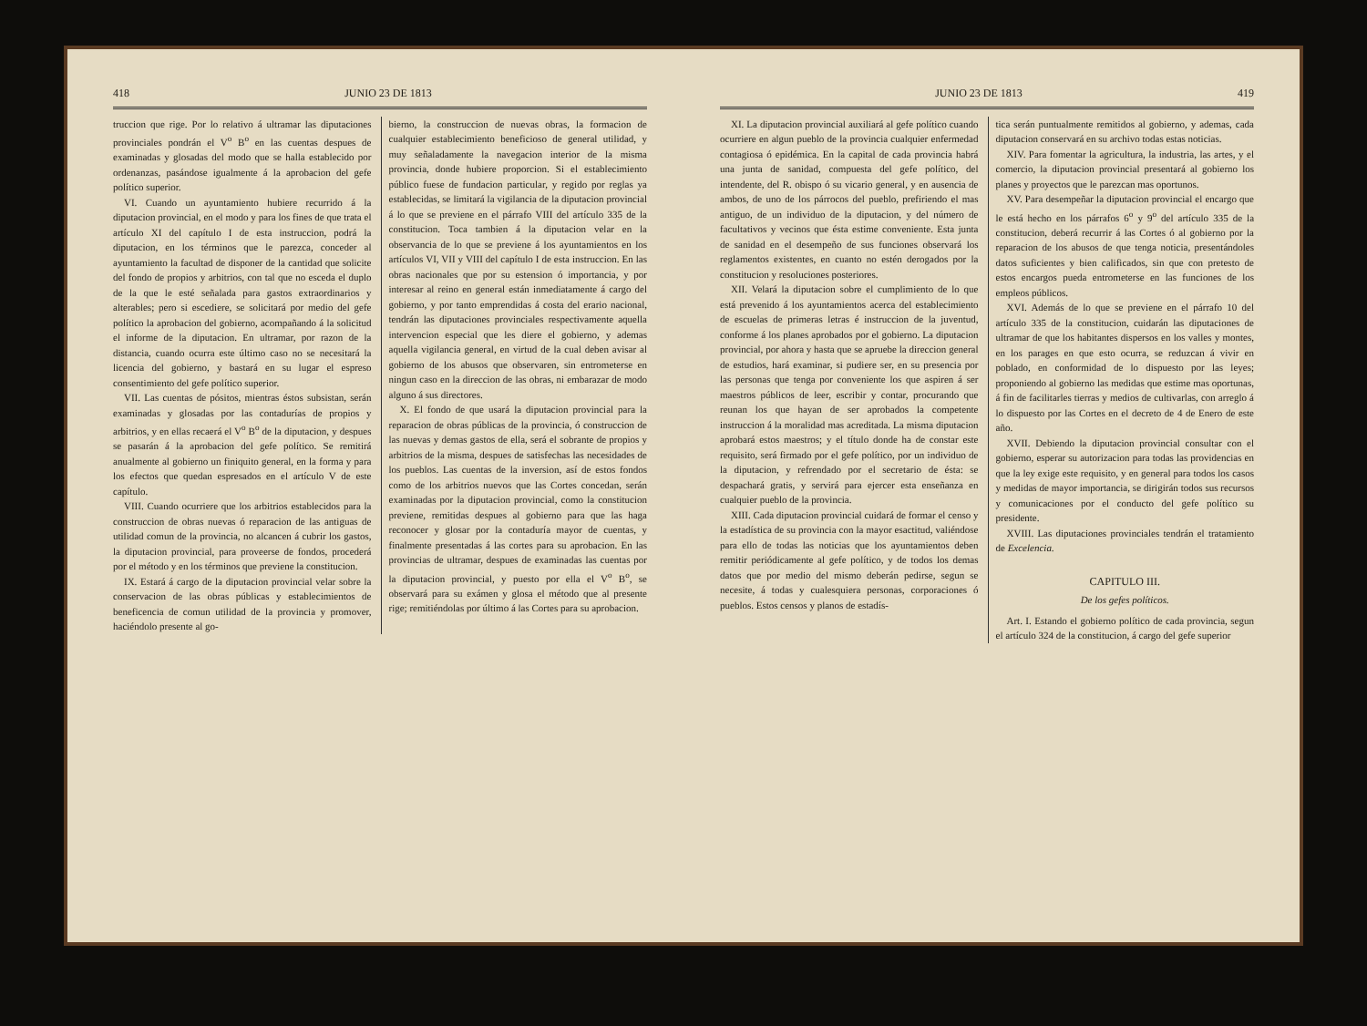418 JUNIO 23 DE 1813
truccion que rige. Por lo relativo á ultramar las diputaciones provinciales pondrán el V<sup>o</sup> B<sup>o</sup> en las cuentas despues de examinadas y glosadas del modo que se halla establecido por ordenanzas, pasándose igualmente á la aprobacion del gefe político superior.
VI. Cuando un ayuntamiento hubiere recurrido á la diputacion provincial, en el modo y para los fines de que trata el artículo XI del capítulo I de esta instruccion, podrá la diputacion, en los términos que le parezca, conceder al ayuntamiento la facultad de disponer de la cantidad que solicite del fondo de propios y arbitrios, con tal que no esceda el duplo de la que le esté señalada para gastos extraordinarios y alterables; pero si escediere, se solicitará por medio del gefe político la aprobacion del gobierno, acompañando á la solicitud el informe de la diputacion. En ultramar, por razon de la distancia, cuando ocurra este último caso no se necesitará la licencia del gobierno, y bastará en su lugar el espreso consentimiento del gefe político superior.
VII. Las cuentas de pósitos, mientras éstos subsistan, serán examinadas y glosadas por las contadurías de propios y arbitrios, y en ellas recaerá el V<sup>o</sup> B<sup>o</sup> de la diputacion, y despues se pasarán á la aprobacion del gefe político. Se remitirá anualmente al gobierno un finiquito general, en la forma y para los efectos que quedan espresados en el artículo V de este capítulo.
VIII. Cuando ocurriere que los arbitrios establecidos para la construccion de obras nuevas ó reparacion de las antiguas de utilidad comun de la provincia, no alcancen á cubrir los gastos, la diputacion provincial, para proveerse de fondos, procederá por el método y en los términos que previene la constitucion.
IX. Estará á cargo de la diputacion provincial velar sobre la conservacion de las obras públicas y establecimientos de beneficencia de comun utilidad de la provincia y promover, haciéndolo presente al go-
bierno, la construccion de nuevas obras, la formacion de cualquier establecimiento beneficioso de general utilidad, y muy señaladamente la navegacion interior de la misma provincia, donde hubiere proporcion. Si el establecimiento público fuese de fundacion particular, y regido por reglas ya establecidas, se limitará la vigilancia de la diputacion provincial á lo que se previene en el párrafo VIII del artículo 335 de la constitucion. Toca tambien á la diputacion velar en la observancia de lo que se previene á los ayuntamientos en los artículos VI, VII y VIII del capítulo I de esta instruccion. En las obras nacionales que por su estension ó importancia, y por interesar al reino en general están inmediatamente á cargo del gobierno, y por tanto emprendidas á costa del erario nacional, tendrán las diputaciones provinciales respectivamente aquella intervencion especial que les diere el gobierno, y ademas aquella vigilancia general, en virtud de la cual deben avisar al gobierno de los abusos que observaren, sin entrometerse en ningun caso en la direccion de las obras, ni embarazar de modo alguno á sus directores.
X. El fondo de que usará la diputacion provincial para la reparacion de obras públicas de la provincia, ó construccion de las nuevas y demas gastos de ella, será el sobrante de propios y arbitrios de la misma, despues de satisfechas las necesidades de los pueblos. Las cuentas de la inversion, así de estos fondos como de los arbitrios nuevos que las Cortes concedan, serán examinadas por la diputacion provincial, como la constitucion previene, remitidas despues al gobierno para que las haga reconocer y glosar por la contaduría mayor de cuentas, y finalmente presentadas á las cortes para su aprobacion. En las provincias de ultramar, despues de examinadas las cuentas por la diputacion provincial, y puesto por ella el V<sup>o</sup> B<sup>o</sup>, se observará para su exámen y glosa el método que al presente rige; remitiéndolas por último á las Cortes para su aprobacion.
JUNIO 23 DE 1813 419
XI. La diputacion provincial auxiliará al gefe político cuando ocurriere en algun pueblo de la provincia cualquier enfermedad contagiosa ó epidémica. En la capital de cada provincia habrá una junta de sanidad, compuesta del gefe político, del intendente, del R. obispo ó su vicario general, y en ausencia de ambos, de uno de los párrocos del pueblo, prefiriendo el mas antiguo, de un individuo de la diputacion, y del número de facultativos y vecinos que ésta estime conveniente. Esta junta de sanidad en el desempeño de sus funciones observará los reglamentos existentes, en cuanto no estén derogados por la constitucion y resoluciones posteriores.
XII. Velará la diputacion sobre el cumplimiento de lo que está prevenido á los ayuntamientos acerca del establecimiento de escuelas de primeras letras é instruccion de la juventud, conforme á los planes aprobados por el gobierno. La diputacion provincial, por ahora y hasta que se apruebe la direccion general de estudios, hará examinar, si pudiere ser, en su presencia por las personas que tenga por conveniente los que aspiren á ser maestros públicos de leer, escribir y contar, procurando que reunan los que hayan de ser aprobados la competente instruccion á la moralidad mas acreditada. La misma diputacion aprobará estos maestros; y el título donde ha de constar este requisito, será firmado por el gefe político, por un individuo de la diputacion, y refrendado por el secretario de ésta: se despachará gratis, y servirá para ejercer esta enseñanza en cualquier pueblo de la provincia.
XIII. Cada diputacion provincial cuidará de formar el censo y la estadística de su provincia con la mayor esactitud, valiéndose para ello de todas las noticias que los ayuntamientos deben remitir periódicamente al gefe político, y de todos los demas datos que por medio del mismo deberán pedirse, segun se necesite, á todas y cualesquiera personas, corporaciones ó pueblos. Estos censos y planos de estadís-
tica serán puntualmente remitidos al gobierno, y ademas, cada diputacion conservará en su archivo todas estas noticias.
XIV. Para fomentar la agricultura, la industria, las artes, y el comercio, la diputacion provincial presentará al gobierno los planes y proyectos que le parezcan mas oportunos.
XV. Para desempeñar la diputacion provincial el encargo que le está hecho en los párrafos 6<sup>o</sup> y 9<sup>o</sup> del artículo 335 de la constitucion, deberá recurrir á las Cortes ó al gobierno por la reparacion de los abusos de que tenga noticia, presentándoles datos suficientes y bien calificados, sin que con pretesto de estos encargos pueda entrometerse en las funciones de los empleos públicos.
XVI. Además de lo que se previene en el párrafo 10 del artículo 335 de la constitucion, cuidarán las diputaciones de ultramar de que los habitantes dispersos en los valles y montes, en los parages en que esto ocurra, se reduzcan á vivir en poblado, en conformidad de lo dispuesto por las leyes; proponiendo al gobierno las medidas que estime mas oportunas, á fin de facilitarles tierras y medios de cultivarlas, con arreglo á lo dispuesto por las Cortes en el decreto de 4 de Enero de este año.
XVII. Debiendo la diputacion provincial consultar con el gobierno, esperar su autorizacion para todas las providencias en que la ley exige este requisito, y en general para todos los casos y medidas de mayor importancia, se dirigirán todos sus recursos y comunicaciones por el conducto del gefe político su presidente.
XVIII. Las diputaciones provinciales tendrán el tratamiento de Excelencia.
CAPITULO III.
De los gefes políticos.
Art. I. Estando el gobierno político de cada provincia, segun el artículo 324 de la constitucion, á cargo del gefe superior